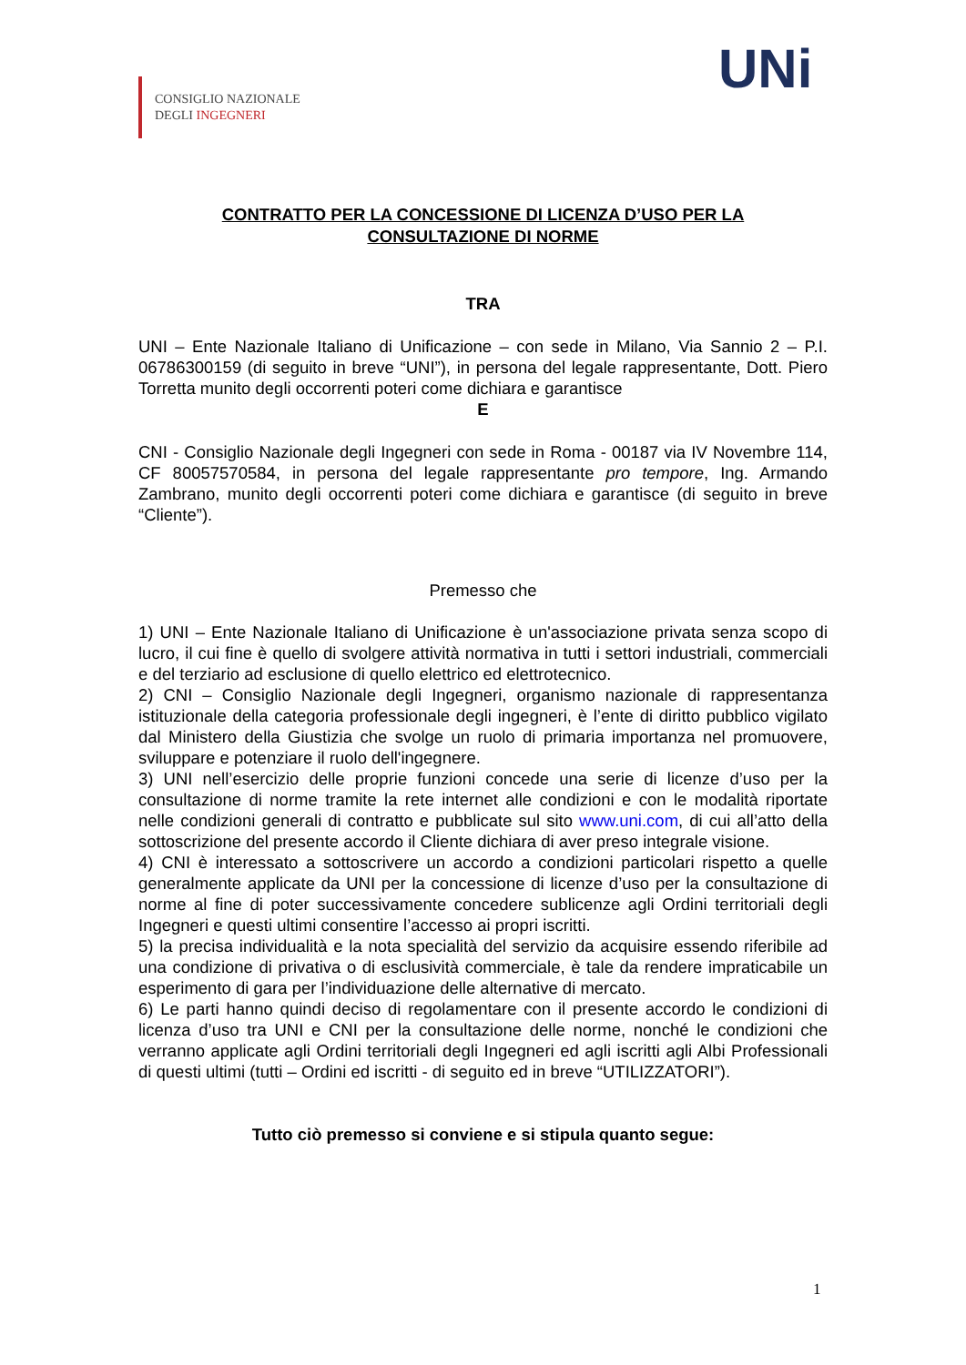CONSIGLIO NAZIONALE
DEGLI INGEGNERI
UNi
CONTRATTO PER LA CONCESSIONE DI LICENZA D’USO PER LA
CONSULTAZIONE DI NORME
TRA
UNI – Ente Nazionale Italiano di Unificazione – con sede in Milano, Via Sannio 2 – P.I. 06786300159 (di seguito in breve “UNI”), in persona del legale rappresentante, Dott. Piero Torretta munito degli occorrenti poteri come dichiara e garantisce
E
CNI - Consiglio Nazionale degli Ingegneri con sede in Roma - 00187 via IV Novembre 114, CF 80057570584, in persona del legale rappresentante pro tempore, Ing. Armando Zambrano, munito degli occorrenti poteri come dichiara e garantisce (di seguito in breve “Cliente”).
Premesso che
1) UNI – Ente Nazionale Italiano di Unificazione è un'associazione privata senza scopo di lucro, il cui fine è quello di svolgere attività normativa in tutti i settori industriali, commerciali e del terziario ad esclusione di quello elettrico ed elettrotecnico.
2) CNI – Consiglio Nazionale degli Ingegneri, organismo nazionale di rappresentanza istituzionale della categoria professionale degli ingegneri, è l’ente di diritto pubblico vigilato dal Ministero della Giustizia che svolge un ruolo di primaria importanza nel promuovere, sviluppare e potenziare il ruolo dell'ingegnere.
3) UNI nell’esercizio delle proprie funzioni concede una serie di licenze d’uso per la consultazione di norme tramite la rete internet alle condizioni e con le modalità riportate nelle condizioni generali di contratto e pubblicate sul sito www.uni.com, di cui all’atto della sottoscrizione del presente accordo il Cliente dichiara di aver preso integrale visione.
4) CNI è interessato a sottoscrivere un accordo a condizioni particolari rispetto a quelle generalmente applicate da UNI per la concessione di licenze d’uso per la consultazione di norme al fine di poter successivamente concedere sublicenze agli Ordini territoriali degli Ingegneri e questi ultimi consentire l’accesso ai propri iscritti.
5) la precisa individualità e la nota specialità del servizio da acquisire essendo riferibile ad una condizione di privativa o di esclusività commerciale, è tale da rendere impraticabile un esperimento di gara per l’individuazione delle alternative di mercato.
6) Le parti hanno quindi deciso di regolamentare con il presente accordo le condizioni di licenza d’uso tra UNI e CNI per la consultazione delle norme, nonché le condizioni che verranno applicate agli Ordini territoriali degli Ingegneri ed agli iscritti agli Albi Professionali di questi ultimi (tutti – Ordini ed iscritti - di seguito ed in breve “UTILIZZATORI”).
Tutto ciò premesso si conviene e si stipula quanto segue:
1